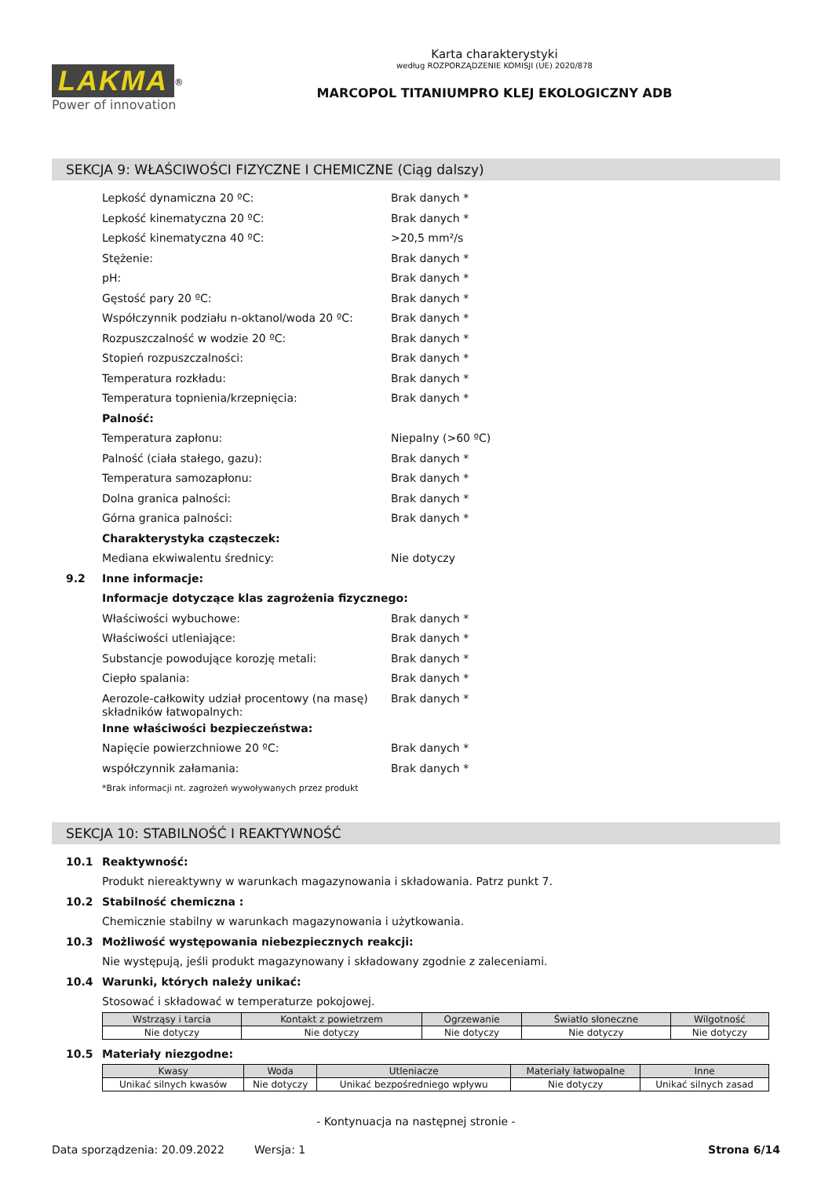LAKMA<sup>®</sup>
Power of innovation
Karta charakterystyki
według ROZPORZĄDZENIE KOMISJI (UE) 2020/878
MARCOPOL TITANIUMPRO KLEJ EKOLOGICZNY ADB
SEKCJA 9: WŁAŚCIWOŚCI FIZYCZNE I CHEMICZNE (Ciąg dalszy)
Lepkość dynamiczna 20 ºC: Brak danych *
Lepkość kinematyczna 20 ºC: Brak danych *
Lepkość kinematyczna 40 ºC: >20,5 mm²/s
Stężenie: Brak danych *
pH: Brak danych *
Gęstość pary 20 ºC: Brak danych *
Współczynnik podziału n-oktanol/woda 20 ºC: Brak danych *
Rozpuszczalność w wodzie 20 ºC: Brak danych *
Stopień rozpuszczalności: Brak danych *
Temperatura rozkładu: Brak danych *
Temperatura topnienia/krzepnięcia: Brak danych *
Palność:
Temperatura zapłonu: Niepalny (>60 ºC)
Palność (ciała stałego, gazu): Brak danych *
Temperatura samozapłonu: Brak danych *
Dolna granica palności: Brak danych *
Górna granica palności: Brak danych *
Charakterystyka cząsteczek:
Mediana ekwiwalentu średnicy: Nie dotyczy
9.2 Inne informacje:
Informacje dotyczące klas zagrożenia fizycznego:
Właściwości wybuchowe: Brak danych *
Właściwości utleniające: Brak danych *
Substancje powodujące korozję metali: Brak danych *
Ciepło spalania: Brak danych *
Aerozole-całkowity udział procentowy (na masę) składników łatwopalnych: Brak danych *
Inne właściwości bezpieczeństwa:
Napięcie powierzchniowe 20 ºC: Brak danych *
współczynnik załamania: Brak danych *
*Brak informacji nt. zagrożeń wywoływanych przez produkt
SEKCJA 10: STABILNOŚĆ I REAKTYWNOŚĆ
10.1 Reaktywność:
Produkt niereaktywny w warunkach magazynowania i składowania. Patrz punkt 7.
10.2 Stabilność chemiczna :
Chemicznie stabilny w warunkach magazynowania i użytkowania.
10.3 Możliwość występowania niebezpiecznych reakcji:
Nie występują, jeśli produkt magazynowany i składowany zgodnie z zaleceniami.
10.4 Warunki, których należy unikać:
Stosować i składować w temperaturze pokojowej.
| Wstrząsy i tarcia | Kontakt z powietrzem | Ogrzewanie | Światło słoneczne | Wilgotność |
| --- | --- | --- | --- | --- |
| Nie dotyczy | Nie dotyczy | Nie dotyczy | Nie dotyczy | Nie dotyczy |
10.5 Materiały niezgodne:
| Kwasy | Woda | Utleniacze | Materiały łatwopalne | Inne |
| --- | --- | --- | --- | --- |
| Unikać silnych kwasów | Nie dotyczy | Unikać bezpośredniego wpływu | Nie dotyczy | Unikać silnych zasad |
- Kontynuacja na następnej stronie -
Data sporządzenia: 20.09.2022 Wersja: 1 Strona 6/14